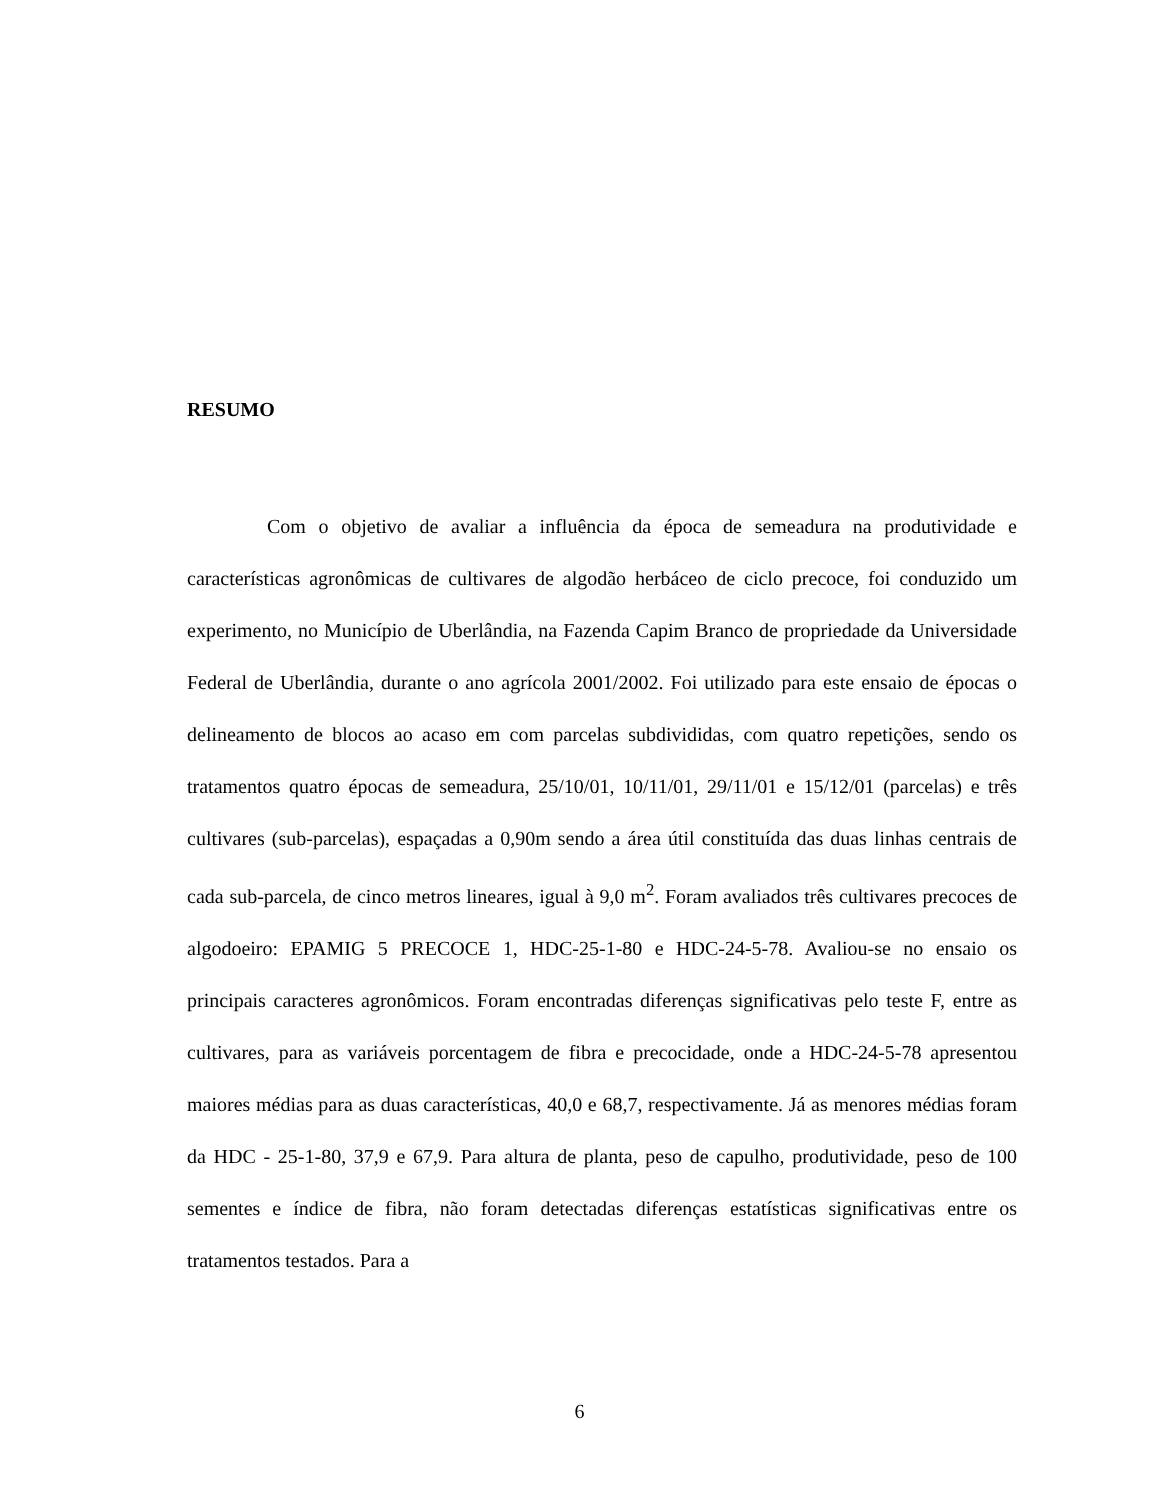RESUMO
Com o objetivo de avaliar a influência da época de semeadura na produtividade e características agronômicas de cultivares de algodão herbáceo de ciclo precoce, foi conduzido um experimento, no Município de Uberlândia, na Fazenda Capim Branco de propriedade da Universidade Federal de Uberlândia, durante o ano agrícola 2001/2002. Foi utilizado para este ensaio de épocas o delineamento de blocos ao acaso em com parcelas subdivididas, com quatro repetições, sendo os tratamentos quatro épocas de semeadura, 25/10/01, 10/11/01, 29/11/01 e 15/12/01 (parcelas) e três cultivares (sub-parcelas), espaçadas a 0,90m sendo a área útil constituída das duas linhas centrais de cada sub-parcela, de cinco metros lineares, igual à 9,0 m<sup>2</sup>. Foram avaliados três cultivares precoces de algodoeiro: EPAMIG 5 PRECOCE 1, HDC-25-1-80 e HDC-24-5-78. Avaliou-se no ensaio os principais caracteres agronômicos. Foram encontradas diferenças significativas pelo teste F, entre as cultivares, para as variáveis porcentagem de fibra e precocidade, onde a HDC-24-5-78 apresentou maiores médias para as duas características, 40,0 e 68,7, respectivamente. Já as menores médias foram da HDC - 25-1-80, 37,9 e 67,9. Para altura de planta, peso de capulho, produtividade, peso de 100 sementes e índice de fibra, não foram detectadas diferenças estatísticas significativas entre os tratamentos testados. Para a
6